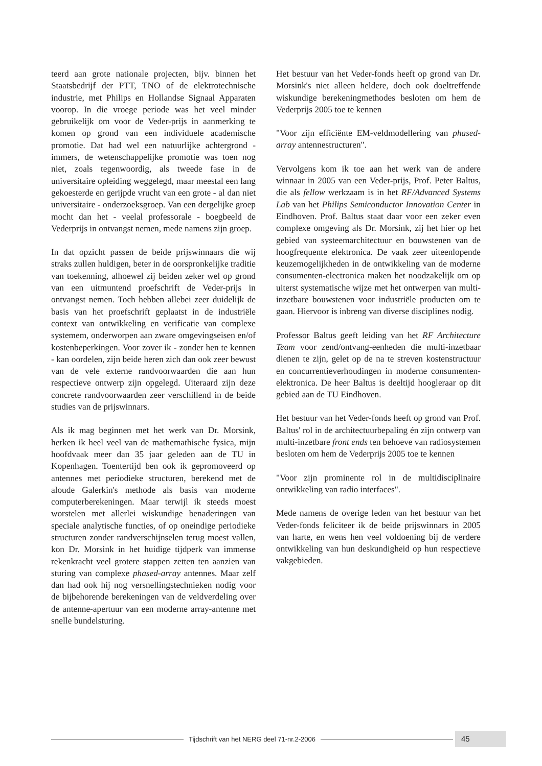teerd aan grote nationale projecten, bijv. binnen het Staatsbedrijf der PTT, TNO of de elektrotechnische industrie, met Philips en Hollandse Signaal Apparaten voorop. In die vroege periode was het veel minder gebruikelijk om voor de Veder-prijs in aanmerking te komen op grond van een individuele academische promotie. Dat had wel een natuurlijke achtergrond - immers, de wetenschappelijke promotie was toen nog niet, zoals tegenwoordig, als tweede fase in de universitaire opleiding weggelegd, maar meestal een lang gekoesterde en gerijpde vrucht van een grote - al dan niet universitaire - onderzoeksgroep. Van een dergelijke groep mocht dan het - veelal professorale - boegbeeld de Vederprijs in ontvangst nemen, mede namens zijn groep.
In dat opzicht passen de beide prijswinnaars die wij straks zullen huldigen, beter in de oorspronkelijke traditie van toekenning, alhoewel zij beiden zeker wel op grond van een uitmuntend proefschrift de Veder-prijs in ontvangst nemen. Toch hebben allebei zeer duidelijk de basis van het proefschrift geplaatst in de industriële context van ontwikkeling en verificatie van complexe systemem, onderworpen aan zware omgevingseisen en/of kostenbeperkingen. Voor zover ik - zonder hen te kennen - kan oordelen, zijn beide heren zich dan ook zeer bewust van de vele externe randvoorwaarden die aan hun respectieve ontwerp zijn opgelegd. Uiteraard zijn deze concrete randvoorwaarden zeer verschillend in de beide studies van de prijswinnars.
Als ik mag beginnen met het werk van Dr. Morsink, herken ik heel veel van de mathemathische fysica, mijn hoofdvaak meer dan 35 jaar geleden aan de TU in Kopenhagen. Toentertijd ben ook ik gepromoveerd op antennes met periodieke structuren, berekend met de aloude Galerkin's methode als basis van moderne computerberekeningen. Maar terwijl ik steeds moest worstelen met allerlei wiskundige benaderingen van speciale analytische functies, of op oneindige periodieke structuren zonder randverschijnselen terug moest vallen, kon Dr. Morsink in het huidige tijdperk van immense rekenkracht veel grotere stappen zetten ten aanzien van sturing van complexe phased-array antennes. Maar zelf dan had ook hij nog versnellingstechnieken nodig voor de bijbehorende berekeningen van de veldverdeling over de antenne-apertuur van een moderne array-antenne met snelle bundelsturing.
Het bestuur van het Veder-fonds heeft op grond van Dr. Morsink's niet alleen heldere, doch ook doeltreffende wiskundige berekeningmethodes besloten om hem de Vederprijs 2005 toe te kennen
"Voor zijn efficiënte EM-veldmodellering van phased-array antennestructuren".
Vervolgens kom ik toe aan het werk van de andere winnaar in 2005 van een Veder-prijs, Prof. Peter Baltus, die als fellow werkzaam is in het RF/Advanced Systems Lab van het Philips Semiconductor Innovation Center in Eindhoven. Prof. Baltus staat daar voor een zeker even complexe omgeving als Dr. Morsink, zij het hier op het gebied van systeemarchitectuur en bouwstenen van de hoogfrequente elektronica. De vaak zeer uiteenlopende keuzemogelijkheden in de ontwikkeling van de moderne consumenten-electronica maken het noodzakelijk om op uiterst systematische wijze met het ontwerpen van multi-inzetbare bouwstenen voor industriële producten om te gaan. Hiervoor is inbreng van diverse disciplines nodig.
Professor Baltus geeft leiding van het RF Architecture Team voor zend/ontvang-eenheden die multi-inzetbaar dienen te zijn, gelet op de na te streven kostenstructuur en concurrentieverhoudingen in moderne consumenten-elektronica. De heer Baltus is deeltijd hoogleraar op dit gebied aan de TU Eindhoven.
Het bestuur van het Veder-fonds heeft op grond van Prof. Baltus' rol in de architectuurbepaling én zijn ontwerp van multi-inzetbare front ends ten behoeve van radiosystemen besloten om hem de Vederprijs 2005 toe te kennen
"Voor zijn prominente rol in de multidisciplinaire ontwikkeling van radio interfaces".
Mede namens de overige leden van het bestuur van het Veder-fonds feliciteer ik de beide prijswinnars in 2005 van harte, en wens hen veel voldoening bij de verdere ontwikkeling van hun deskundigheid op hun respectieve vakgebieden.
Tijdschrift van het NERG deel 71-nr.2-2006
45